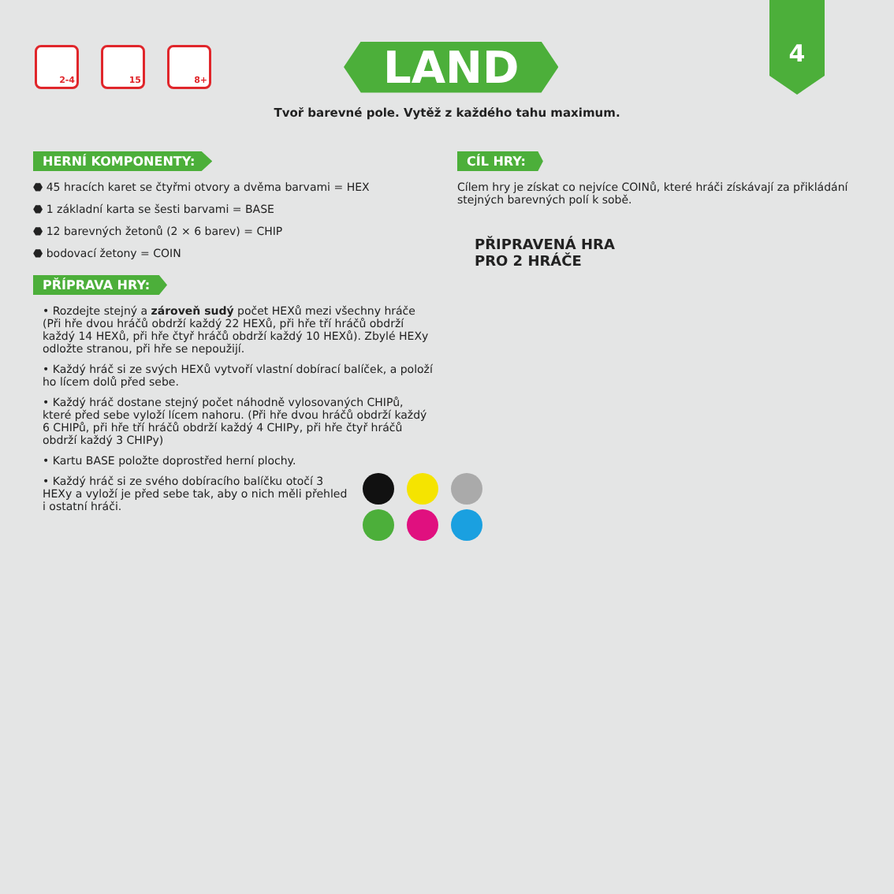4
2-4 15 8+
LAND
Tvoř barevné pole. Vytěž z každého tahu maximum.
HERNÍ KOMPONENTY:
⬣ 45 hracích karet se čtyřmi otvory a dvěma barvami = HEX
⬣ 1 základní karta se šesti barvami = BASE
⬣ 12 barevných žetonů (2 × 6 barev) = CHIP
⬣ bodovací žetony = COIN
PŘÍPRAVA HRY:
• Rozdejte stejný a zároveň sudý počet HEXů mezi všechny hráče (Při hře dvou hráčů obdrží každý 22 HEXů, při hře tří hráčů obdrží každý 14 HEXů, při hře čtyř hráčů obdrží každý 10 HEXů). Zbylé HEXy odložte stranou, při hře se nepoužijí.
• Každý hráč si ze svých HEXů vytvoří vlastní dobírací balíček, a položí ho lícem dolů před sebe.
• Každý hráč dostane stejný počet náhodně vylosovaných CHIPů, které před sebe vyloží lícem nahoru. (Při hře dvou hráčů obdrží každý 6 CHIPů, při hře tří hráčů obdrží každý 4 CHIPy, při hře čtyř hráčů obdrží každý 3 CHIPy)
• Kartu BASE položte doprostřed herní plochy.
• Každý hráč si ze svého dobíracího balíčku otočí 3 HEXy a vyloží je před sebe tak, aby o nich měli přehled i ostatní hráči.
CÍL HRY:
Cílem hry je získat co nejvíce COINů, které hráči získávají za přikládání stejných barevných polí k sobě.
PŘIPRAVENÁ HRA
PRO 2 HRÁČE